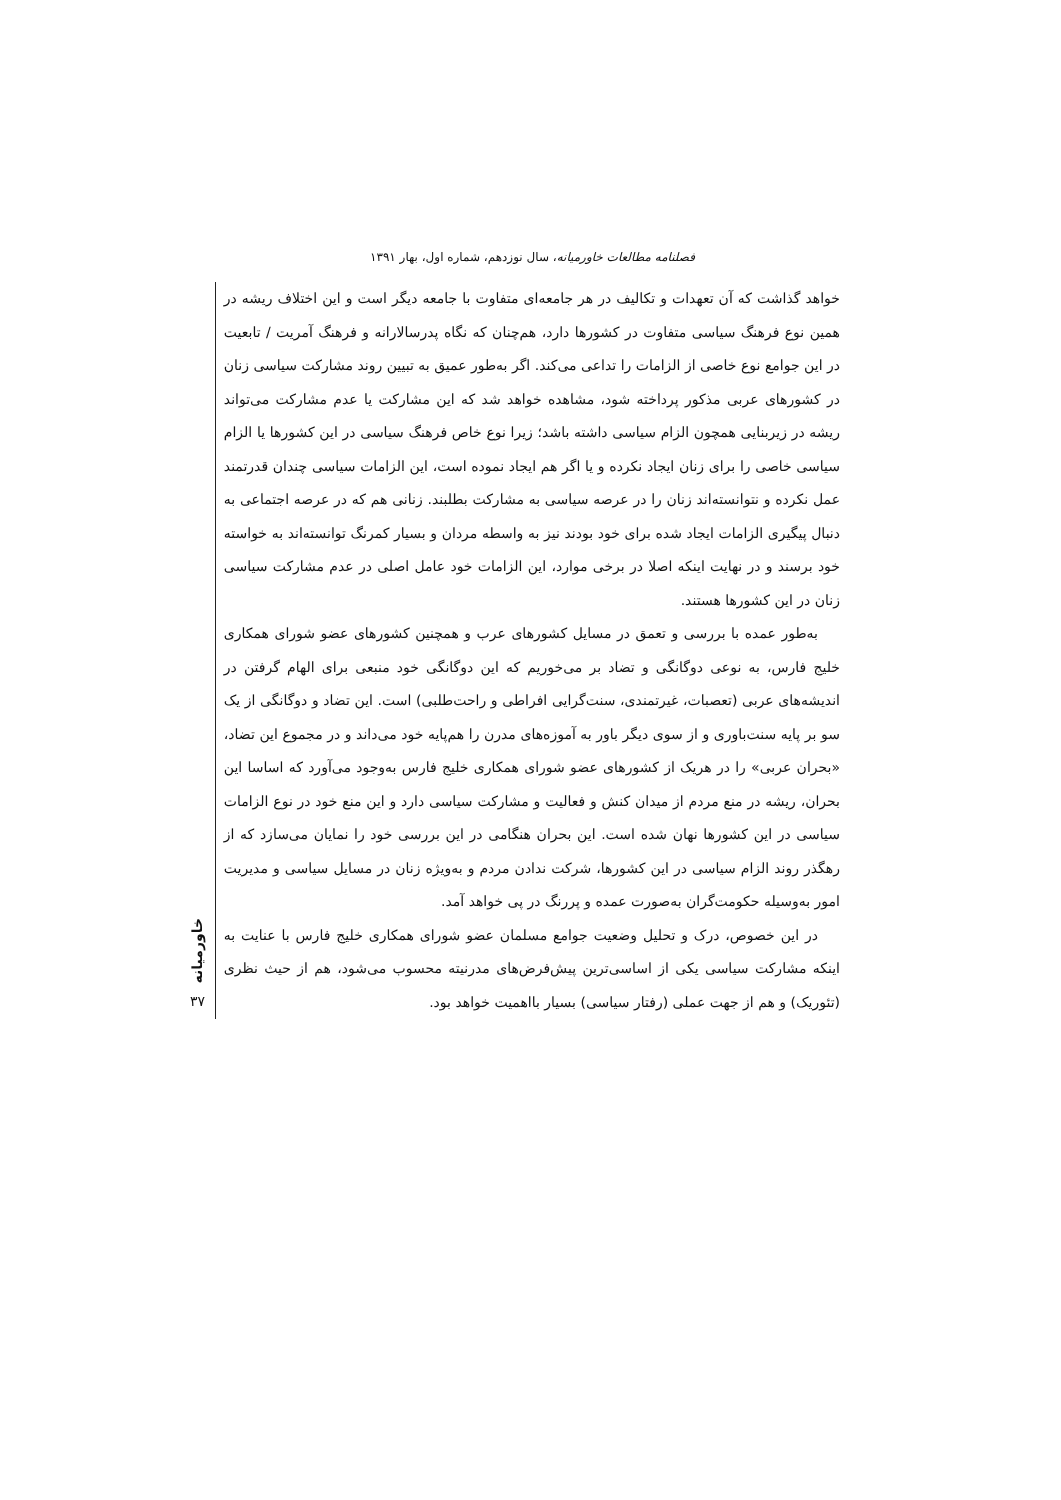فصلنامه مطالعات خاورمیانه، سال نوزدهم، شماره اول، بهار ۱۳۹۱
خواهد گذاشت که آن تعهدات و تکالیف در هر جامعه‌ای متفاوت با جامعه دیگر است و این اختلاف ریشه در همین نوع فرهنگ سیاسی متفاوت در کشورها دارد، هم‌چنان که نگاه پدرسالارانه و فرهنگ آمریت / تابعیت در این جوامع نوع خاصی از الزامات را تداعی می‌کند. اگر به‌طور عمیق به تبیین روند مشارکت سیاسی زنان در کشورهای عربی مذکور پرداخته شود، مشاهده خواهد شد که این مشارکت یا عدم مشارکت می‌تواند ریشه در زیربنایی همچون الزام سیاسی داشته باشد؛ زیرا نوع خاص فرهنگ سیاسی در این کشورها یا الزام سیاسی خاصی را برای زنان ایجاد نکرده و یا اگر هم ایجاد نموده است، این الزامات سیاسی چندان قدرتمند عمل نکرده و نتوانسته‌اند زنان را در عرصه سیاسی به مشارکت بطلبند. زنانی هم که در عرصه اجتماعی به دنبال پیگیری الزامات ایجاد شده برای خود بودند نیز به واسطه مردان و بسیار کمرنگ توانسته‌اند به خواسته خود برسند و در نهایت اینکه اصلا در برخی موارد، این الزامات خود عامل اصلی در عدم مشارکت سیاسی زنان در این کشورها هستند.
به‌طور عمده با بررسی و تعمق در مسایل کشورهای عرب و همچنین کشورهای عضو شورای همکاری خلیج فارس، به نوعی دوگانگی و تضاد بر می‌خوریم که این دوگانگی خود منبعی برای الهام گرفتن در اندیشه‌های عربی (تعصبات، غیرتمندی، سنت‌گرایی افراطی و راحت‌طلبی) است. این تضاد و دوگانگی از یک سو بر پایه سنت‌باوری و از سوی دیگر باور به آموزه‌های مدرن را هم‌پایه خود می‌داند و در مجموع این تضاد، «بحران عربی» را در هریک از کشورهای عضو شورای همکاری خلیج فارس به‌وجود می‌آورد که اساسا این بحران، ریشه در منع مردم از میدان کنش و فعالیت و مشارکت سیاسی دارد و این منع خود در نوع الزامات سیاسی در این کشورها نهان شده است. این بحران هنگامی در این بررسی خود را نمایان می‌سازد که از رهگذر روند الزام سیاسی در این کشورها، شرکت ندادن مردم و به‌ویژه زنان در مسایل سیاسی و مدیریت امور به‌وسیله حکومت‌گران به‌صورت عمده و پررنگ در پی خواهد آمد.
در این خصوص، درک و تحلیل وضعیت جوامع مسلمان عضو شورای همکاری خلیج فارس با عنایت به اینکه مشارکت سیاسی یکی از اساسی‌ترین پیش‌فرض‌های مدرنیته محسوب می‌شود، هم از حیث نظری (تئوریک) و هم از جهت عملی (رفتار سیاسی) بسیار بااهمیت خواهد بود.
خاورمیانه
۳۷